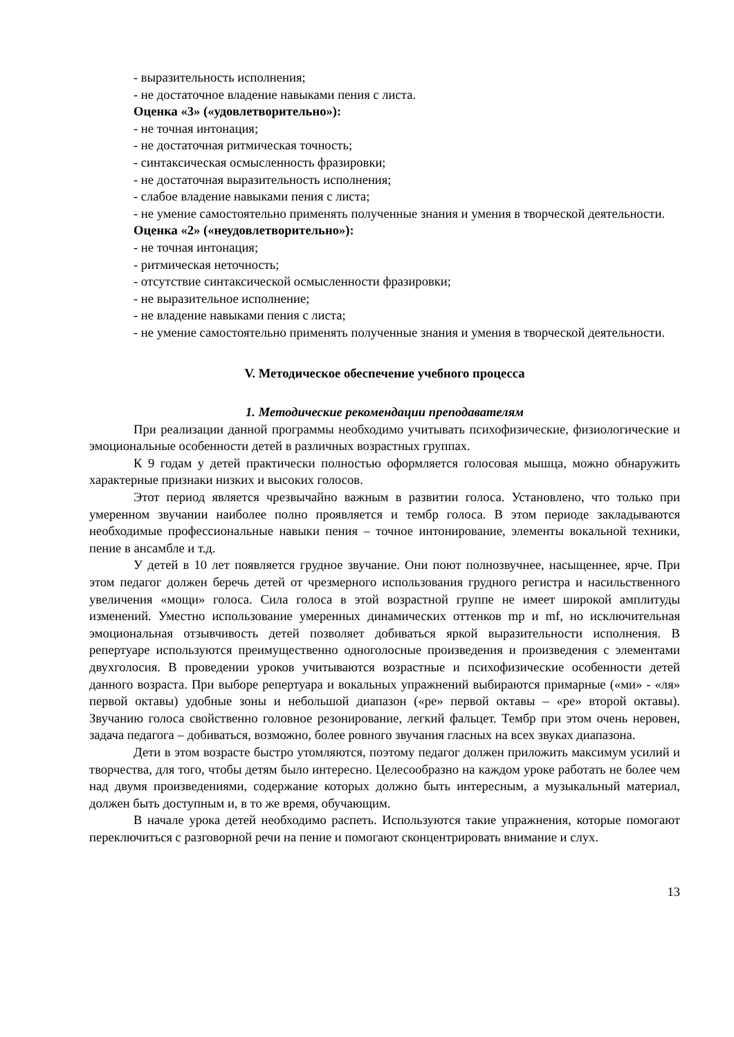- выразительность исполнения;
- не достаточное владение навыками пения с листа.
Оценка «3» («удовлетворительно»):
- не точная интонация;
- не достаточная ритмическая точность;
- синтаксическая осмысленность фразировки;
- не достаточная выразительность исполнения;
- слабое владение навыками пения с листа;
- не умение самостоятельно применять полученные знания и умения в творческой деятельности.
Оценка «2» («неудовлетворительно»):
- не точная интонация;
- ритмическая неточность;
- отсутствие синтаксической осмысленности фразировки;
- не выразительное исполнение;
- не владение навыками пения с листа;
- не умение самостоятельно применять полученные знания и умения в творческой деятельности.
V. Методическое обеспечение учебного процесса
1. Методические рекомендации преподавателям
При реализации данной программы необходимо учитывать психофизические, физиологические и эмоциональные особенности детей в различных возрастных группах.
К 9 годам у детей практически полностью оформляется голосовая мышца, можно обнаружить характерные признаки низких и высоких голосов.
Этот период является чрезвычайно важным в развитии голоса. Установлено, что только при умеренном звучании наиболее полно проявляется и тембр голоса. В этом периоде закладываются необходимые профессиональные навыки пения – точное интонирование, элементы вокальной техники, пение в ансамбле и т.д.
У детей в 10 лет появляется грудное звучание. Они поют полнозвучнее, насыщеннее, ярче. При этом педагог должен беречь детей от чрезмерного использования грудного регистра и насильственного увеличения «мощи» голоса. Сила голоса в этой возрастной группе не имеет широкой амплитуды изменений. Уместно использование умеренных динамических оттенков mp и mf, но исключительная эмоциональная отзывчивость детей позволяет добиваться яркой выразительности исполнения. В репертуаре используются преимущественно одноголосные произведения и произведения с элементами двухголосия. В проведении уроков учитываются возрастные и психофизические особенности детей данного возраста. При выборе репертуара и вокальных упражнений выбираются примарные («ми» - «ля» первой октавы) удобные зоны и небольшой диапазон («ре» первой октавы – «ре» второй октавы). Звучанию голоса свойственно головное резонирование, легкий фальцет. Тембр при этом очень неровен, задача педагога – добиваться, возможно, более ровного звучания гласных на всех звуках диапазона.
Дети в этом возрасте быстро утомляются, поэтому педагог должен приложить максимум усилий и творчества, для того, чтобы детям было интересно. Целесообразно на каждом уроке работать не более чем над двумя произведениями, содержание которых должно быть интересным, а музыкальный материал, должен быть доступным и, в то же время, обучающим.
В начале урока детей необходимо распеть. Используются такие упражнения, которые помогают переключиться с разговорной речи на пение и помогают сконцентрировать внимание и слух.
13